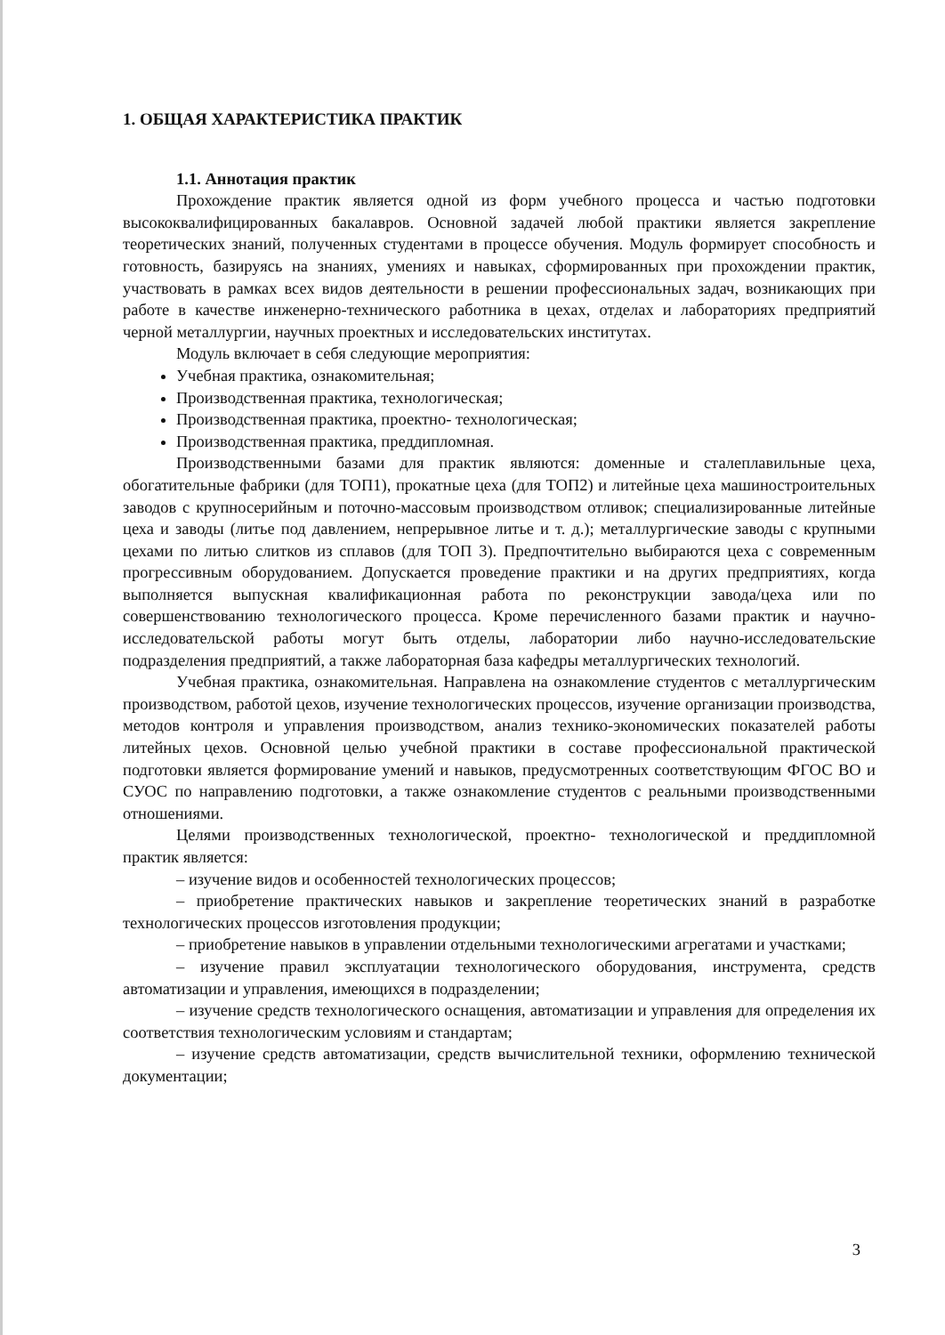1. ОБЩАЯ ХАРАКТЕРИСТИКА ПРАКТИК
1.1. Аннотация практик
Прохождение практик является одной из форм учебного процесса и частью подготовки высококвалифицированных бакалавров. Основной задачей любой практики является закрепление теоретических знаний, полученных студентами в процессе обучения. Модуль формирует способность и готовность, базируясь на знаниях, умениях и навыках, сформированных при прохождении практик, участвовать в рамках всех видов деятельности в решении профессиональных задач, возникающих при работе в качестве инженерно-технического работника в цехах, отделах и лабораториях предприятий черной металлургии, научных проектных и исследовательских институтах.
Модуль включает в себя следующие мероприятия:
Учебная практика, ознакомительная;
Производственная практика, технологическая;
Производственная практика, проектно- технологическая;
Производственная практика, преддипломная.
Производственными базами для практик являются: доменные и сталеплавильные цеха, обогатительные фабрики (для ТОП1), прокатные цеха (для ТОП2) и литейные цеха машиностроительных заводов с крупносерийным и поточно-массовым производством отливок; специализированные литейные цеха и заводы (литье под давлением, непрерывное литье и т. д.); металлургические заводы с крупными цехами по литью слитков из сплавов (для ТОП 3). Предпочтительно выбираются цеха с современным прогрессивным оборудованием. Допускается проведение практики и на других предприятиях, когда выполняется выпускная квалификационная работа по реконструкции завода/цеха или по совершенствованию технологического процесса. Кроме перечисленного базами практик и научно-исследовательской работы могут быть отделы, лаборатории либо научно-исследовательские подразделения предприятий, а также лабораторная база кафедры металлургических технологий.
Учебная практика, ознакомительная. Направлена на ознакомление студентов с металлургическим производством, работой цехов, изучение технологических процессов, изучение организации производства, методов контроля и управления производством, анализ технико-экономических показателей работы литейных цехов. Основной целью учебной практики в составе профессиональной практической подготовки является формирование умений и навыков, предусмотренных соответствующим ФГОС ВО и СУОС по направлению подготовки, а также ознакомление студентов с реальными производственными отношениями.
Целями производственных технологической, проектно- технологической и преддипломной практик является:
– изучение видов и особенностей технологических процессов;
– приобретение практических навыков и закрепление теоретических знаний в разработке технологических процессов изготовления продукции;
– приобретение навыков в управлении отдельными технологическими агрегатами и участками;
– изучение правил эксплуатации технологического оборудования, инструмента, средств автоматизации и управления, имеющихся в подразделении;
– изучение средств технологического оснащения, автоматизации и управления для определения их соответствия технологическим условиям и стандартам;
– изучение средств автоматизации, средств вычислительной техники, оформлению технической документации;
3